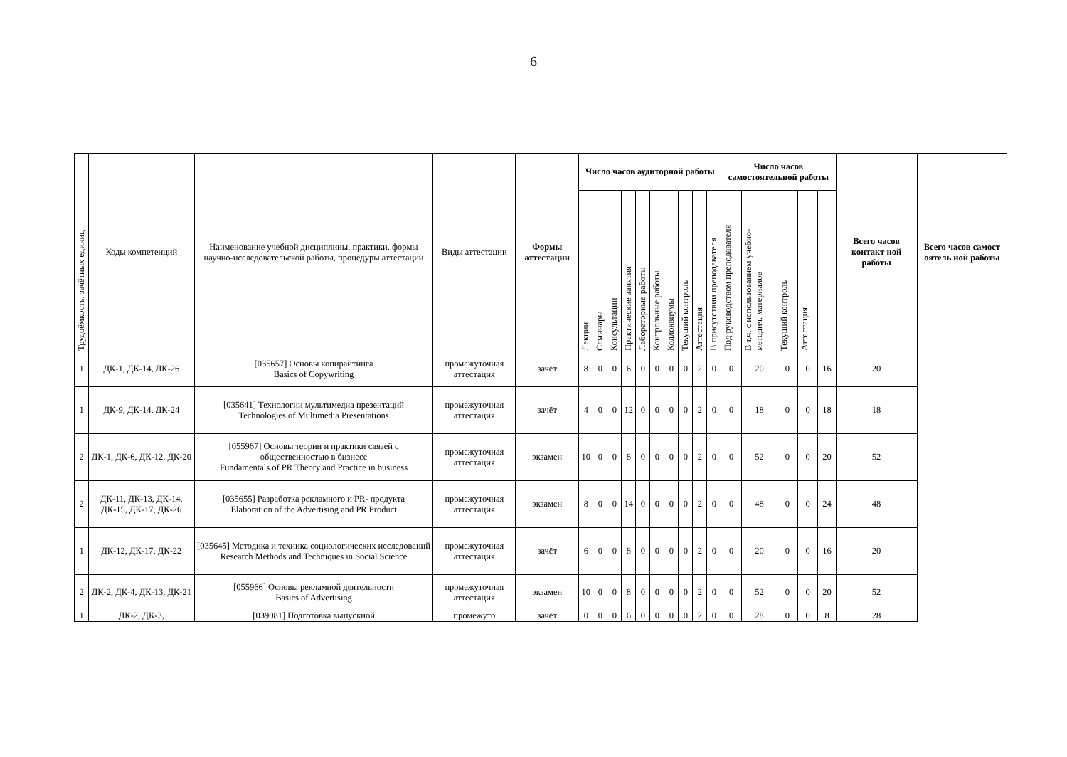6
| Трудоёмкость, зачётных единиц | Коды компетенций | Наименование учебной дисциплины, практики, формы научно-исследовательской работы, процедуры аттестации | Виды аттестации | Формы аттестации | Число часов аудиторной работы | | | | | | | | | | Число часов самостоятельной работы | | | | | Всего часов контакт ной работы | Всего часов самост оятель ной работы |
| --- | --- | --- | --- | --- | --- | --- | --- | --- | --- | --- | --- | --- | --- | --- | --- | --- | --- | --- | --- | --- | --- |
| | | | | | Лекции | Семинары | Консультации | Практические занятия | Лабораторные работы | Контрольные работы | Коллоквиумы | Текущий контроль | Аттестация | В присутствии преподавателя | Под руководством преподавателя | В т.ч. с использованием учебно- методич. материалов | Текущий контроль | Аттестация | | | |
| 1 | ДК-1, ДК-14, ДК-26 | [035657] Основы копирайтинга Basics of Copywriting | промежуточная аттестация | зачёт | 8 | 0 | 0 | 6 | 0 | 0 | 0 | 0 | 2 | 0 | 0 | 20 | 0 | 0 | 16 | 20 | |
| 1 | ДК-9, ДК-14, ДК-24 | [035641] Технологии мультимедиа презентаций Technologies of Multimedia Presentations | промежуточная аттестация | зачёт | 4 | 0 | 0 | 12 | 0 | 0 | 0 | 0 | 2 | 0 | 0 | 18 | 0 | 0 | 18 | 18 | |
| 2 | ДК-1, ДК-6, ДК-12, ДК-20 | [055967] Основы теории и практики связей с общественностью в бизнесе Fundamentals of PR Theory and Practice in business | промежуточная аттестация | экзамен | 10 | 0 | 0 | 8 | 0 | 0 | 0 | 0 | 2 | 0 | 0 | 52 | 0 | 0 | 20 | 52 | |
| 2 | ДК-11, ДК-13, ДК-14, ДК-15, ДК-17, ДК-26 | [035655] Разработка рекламного и PR- продукта Elaboration of the Advertising and PR Product | промежуточная аттестация | экзамен | 8 | 0 | 0 | 14 | 0 | 0 | 0 | 0 | 2 | 0 | 0 | 48 | 0 | 0 | 24 | 48 | |
| 1 | ДК-12, ДК-17, ДК-22 | [035645] Методика и техника социологических исследований Research Methods and Techniques in Social Science | промежуточная аттестация | зачёт | 6 | 0 | 0 | 8 | 0 | 0 | 0 | 0 | 2 | 0 | 0 | 20 | 0 | 0 | 16 | 20 | |
| 2 | ДК-2, ДК-4, ДК-13, ДК-21 | [055966] Основы рекламной деятельности Basics of Advertising | промежуточная аттестация | экзамен | 10 | 0 | 0 | 8 | 0 | 0 | 0 | 0 | 2 | 0 | 0 | 52 | 0 | 0 | 20 | 52 | |
| 1 | ДК-2, ДК-3, | [039081] Подготовка выпускной | промежуто | зачёт | 0 | 0 | 0 | 6 | 0 | 0 | 0 | 0 | 2 | 0 | 0 | 28 | 0 | 0 | 8 | 28 | |